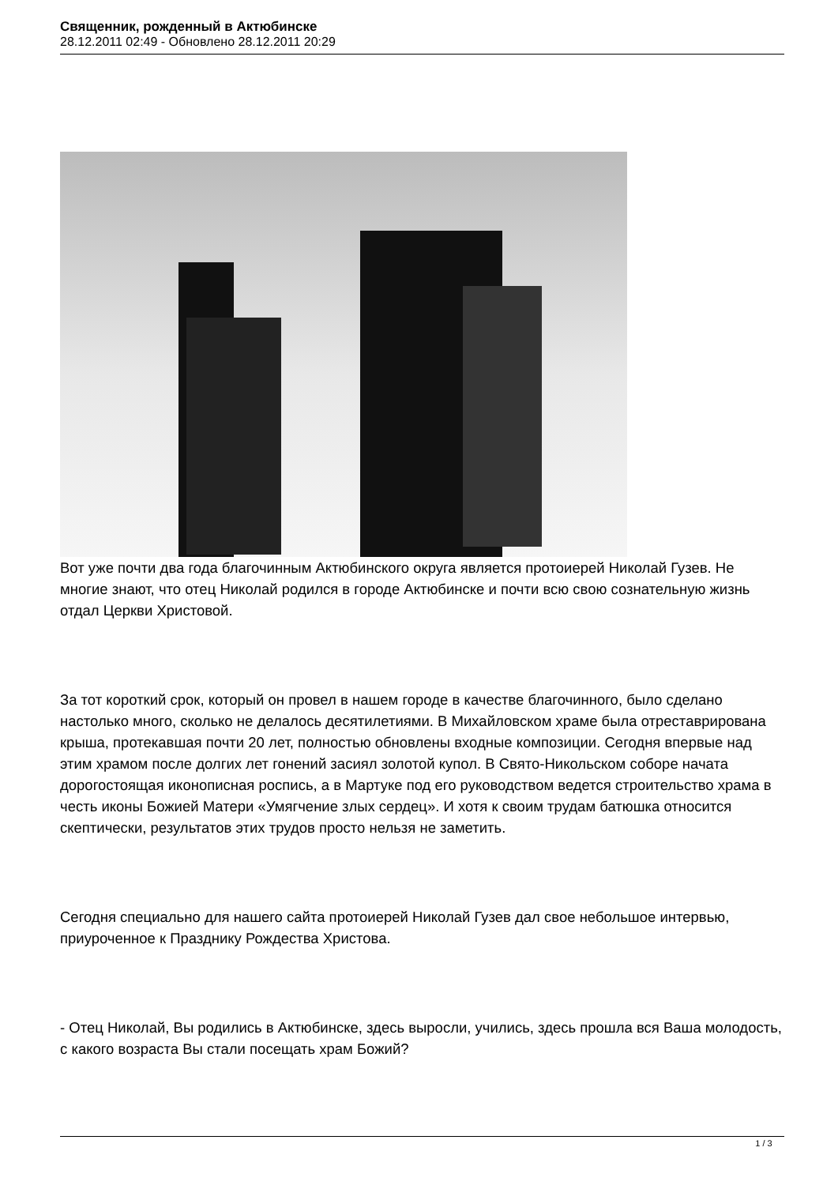Священник, рожденный в Актюбинске
28.12.2011 02:49 - Обновлено 28.12.2011 20:29
Вот уже почти два года благочинным Актюбинского округа является протоиерей Николай Гузев. Не многие знают, что отец Николай родился в городе Актюбинске и почти всю свою сознательную жизнь отдал Церкви Христовой.
За тот короткий срок, который он провел в нашем городе в качестве благочинного, было сделано настолько много, сколько не делалось десятилетиями. В Михайловском храме была отреставрирована крыша, протекавшая почти 20 лет, полностью обновлены входные композиции. Сегодня впервые над этим храмом после долгих лет гонений засиял золотой купол. В Свято-Никольском соборе начата дорогостоящая иконописная роспись, а в Мартуке под его руководством ведется строительство храма в честь иконы Божией Матери «Умягчение злых сердец». И хотя к своим трудам батюшка относится скептически, результатов этих трудов просто нельзя не заметить.
Сегодня специально для нашего сайта протоиерей Николай Гузев дал свое небольшое интервью, приуроченное к Празднику Рождества Христова.
- Отец Николай, Вы родились в Актюбинске, здесь выросли, учились, здесь прошла вся Ваша молодость, с какого возраста Вы стали посещать храм Божий?
1 / 3